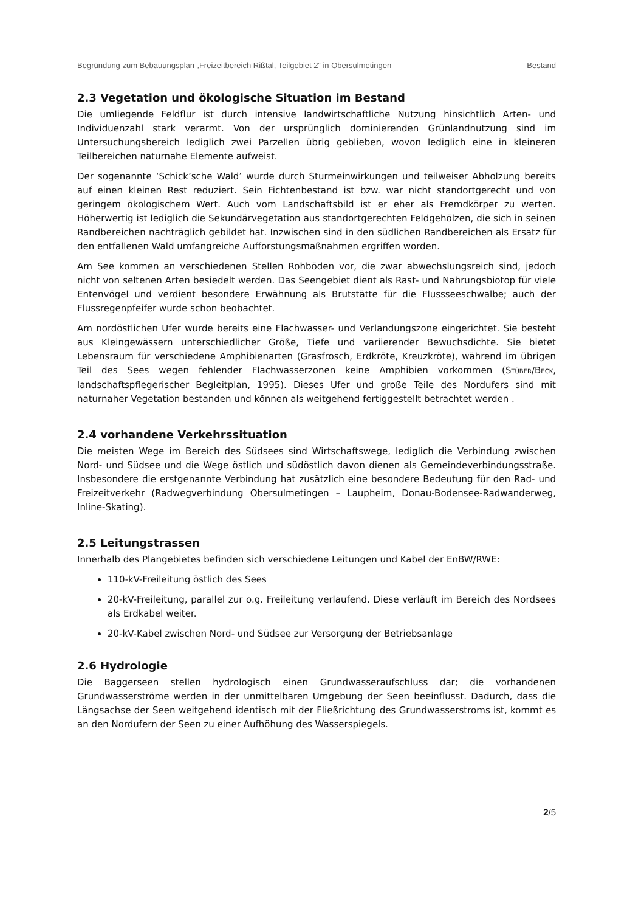Begründung zum Bebauungsplan „Freizeitbereich Rißtal, Teilgebiet 2“ in Obersulmetingen Bestand
2.3 Vegetation und ökologische Situation im Bestand
Die umliegende Feldflur ist durch intensive landwirtschaftliche Nutzung hinsichtlich Arten- und Individuenzahl stark verarmt. Von der ursprünglich dominierenden Grünlandnutzung sind im Untersuchungsbereich lediglich zwei Parzellen übrig geblieben, wovon lediglich eine in kleineren Teilbereichen naturnahe Elemente aufweist.
Der sogenannte ‘Schick’sche Wald’ wurde durch Sturmeinwirkungen und teilweiser Abholzung bereits auf einen kleinen Rest reduziert. Sein Fichtenbestand ist bzw. war nicht standortgerecht und von geringem ökologischem Wert. Auch vom Landschaftsbild ist er eher als Fremdkörper zu werten. Höherwertig ist lediglich die Sekundärvegetation aus standortgerechten Feldgehölzen, die sich in seinen Randbereichen nachträglich gebildet hat. Inzwischen sind in den südlichen Randbereichen als Ersatz für den entfallenen Wald umfangreiche Aufforstungsmaßnahmen ergriffen worden.
Am See kommen an verschiedenen Stellen Rohböden vor, die zwar abwechslungsreich sind, jedoch nicht von seltenen Arten besiedelt werden. Das Seengebiet dient als Rast- und Nahrungsbiotop für viele Entenvögel und verdient besondere Erwähnung als Brutstätte für die Flussseeschwalbe; auch der Flussregenpfeifer wurde schon beobachtet.
Am nordöstlichen Ufer wurde bereits eine Flachwasser- und Verlandungszone eingerichtet. Sie besteht aus Kleingewässern unterschiedlicher Größe, Tiefe und variierender Bewuchsdichte. Sie bietet Lebensraum für verschiedene Amphibienarten (Grasfrosch, Erdkröte, Kreuzkröte), während im übrigen Teil des Sees wegen fehlender Flachwasserzonen keine Amphibien vorkommen (STÜBER/BECK, landschaftspflegerischer Begleitplan, 1995). Dieses Ufer und große Teile des Nordufers sind mit naturnaher Vegetation bestanden und können als weitgehend fertiggestellt betrachtet werden .
2.4 vorhandene Verkehrssituation
Die meisten Wege im Bereich des Südsees sind Wirtschaftswege, lediglich die Verbindung zwischen Nord- und Südsee und die Wege östlich und südöstlich davon dienen als Gemeindeverbindungsstraße. Insbesondere die erstgenannte Verbindung hat zusätzlich eine besondere Bedeutung für den Rad- und Freizeitverkehr (Radwegverbindung Obersulmetingen – Laupheim, Donau-Bodensee-Radwanderweg, Inline-Skating).
2.5 Leitungstrassen
Innerhalb des Plangebietes befinden sich verschiedene Leitungen und Kabel der EnBW/RWE:
110-kV-Freileitung östlich des Sees
20-kV-Freileitung, parallel zur o.g. Freileitung verlaufend. Diese verläuft im Bereich des Nordsees als Erdkabel weiter.
20-kV-Kabel zwischen Nord- und Südsee zur Versorgung der Betriebsanlage
2.6 Hydrologie
Die Baggerseen stellen hydrologisch einen Grundwasseraufschluss dar; die vorhandenen Grundwasserströme werden in der unmittelbaren Umgebung der Seen beeinflusst. Dadurch, dass die Längsachse der Seen weitgehend identisch mit der Fließrichtung des Grundwasserstroms ist, kommt es an den Nordufern der Seen zu einer Aufhöhung des Wasserspiegels.
2/5